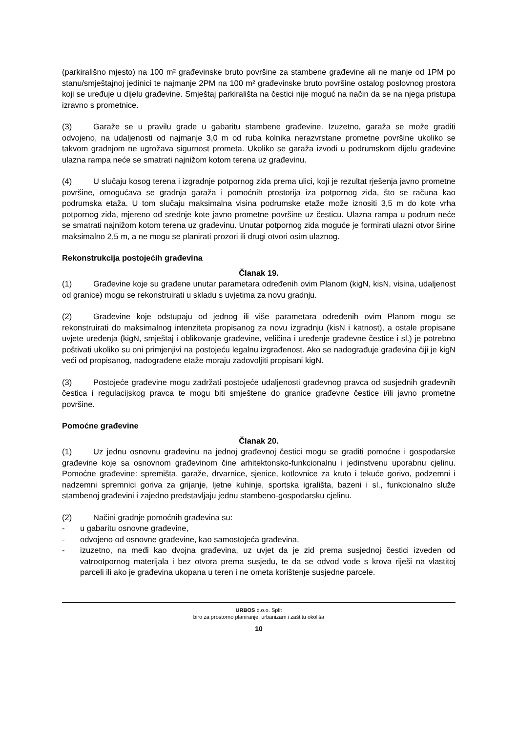(parkirališno mjesto) na 100 m² građevinske bruto površine za stambene građevine ali ne manje od 1PM po stanu/smještajnoj jedinici te najmanje 2PM na 100 m² građevinske bruto površine ostalog poslovnog prostora koji se uređuje u dijelu građevine. Smještaj parkirališta na čestici nije moguć na način da se na njega pristupa izravno s prometnice.
(3) Garaže se u pravilu grade u gabaritu stambene građevine. Izuzetno, garaža se može graditi odvojeno, na udaljenosti od najmanje 3,0 m od ruba kolnika nerazvrstane prometne površine ukoliko se takvom gradnjom ne ugrožava sigurnost prometa. Ukoliko se garaža izvodi u podrumskom dijelu građevine ulazna rampa neće se smatrati najnižom kotom terena uz građevinu.
(4) U slučaju kosog terena i izgradnje potpornog zida prema ulici, koji je rezultat rješenja javno prometne površine, omogućava se gradnja garaža i pomoćnih prostorija iza potpornog zida, što se računa kao podrumska etaža. U tom slučaju maksimalna visina podrumske etaže može iznositi 3,5 m do kote vrha potpornog zida, mjereno od srednje kote javno prometne površine uz česticu. Ulazna rampa u podrum neće se smatrati najnižom kotom terena uz građevinu. Unutar potpornog zida moguće je formirati ulazni otvor širine maksimalno 2,5 m, a ne mogu se planirati prozori ili drugi otvori osim ulaznog.
Rekonstrukcija postojećih građevina
Članak 19.
(1) Građevine koje su građene unutar parametara određenih ovim Planom (kigN, kisN, visina, udaljenost od granice) mogu se rekonstruirati u skladu s uvjetima za novu gradnju.
(2) Građevine koje odstupaju od jednog ili više parametara određenih ovim Planom mogu se rekonstruirati do maksimalnog intenziteta propisanog za novu izgradnju (kisN i katnost), a ostale propisane uvjete uređenja (kigN, smještaj i oblikovanje građevine, veličina i uređenje građevne čestice i sl.) je potrebno poštivati ukoliko su oni primjenjivi na postojeću legalnu izgrađenost. Ako se nadograđuje građevina čiji je kigN veći od propisanog, nadograđene etaže moraju zadovoljiti propisani kigN.
(3) Postojeće građevine mogu zadržati postojeće udaljenosti građevnog pravca od susjednih građevnih čestica i regulacijskog pravca te mogu biti smještene do granice građevne čestice i/ili javno prometne površine.
Pomoćne građevine
Članak 20.
(1) Uz jednu osnovnu građevinu na jednoj građevnoj čestici mogu se graditi pomoćne i gospodarske građevine koje sa osnovnom građevinom čine arhitektonsko-funkcionalnu i jedinstvenu uporabnu cjelinu. Pomoćne građevine: spremišta, garaže, drvarnice, sjenice, kotlovnice za kruto i tekuće gorivo, podzemni i nadzemni spremnici goriva za grijanje, ljetne kuhinje, sportska igrališta, bazeni i sl., funkcionalno služe stambenoj građevini i zajedno predstavljaju jednu stambeno-gospodarsku cjelinu.
(2) Načini gradnje pomoćnih građevina su:
- u gabaritu osnovne građevine,
- odvojeno od osnovne građevine, kao samostojeća građevina,
- izuzetno, na međi kao dvojna građevina, uz uvjet da je zid prema susjednoj čestici izveden od vatrootpornog materijala i bez otvora prema susjedu, te da se odvod vode s krova riješi na vlastitoj parceli ili ako je građevina ukopana u teren i ne ometa korištenje susjedne parcele.
URBOS d.o.o. Split
biro za prostorno planiranje, urbanizam i zaštitu okoliša
10